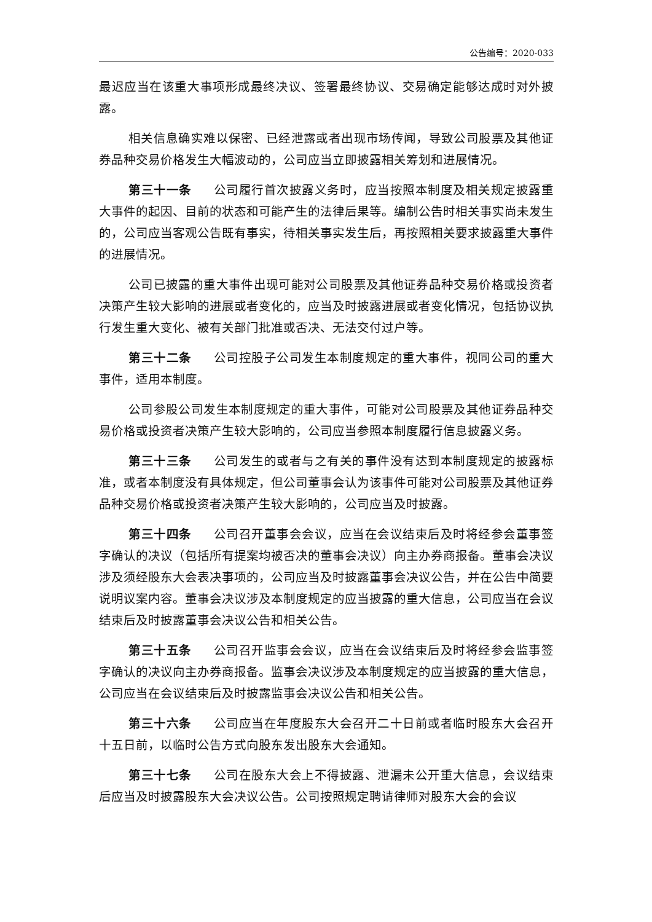公告编号：2020-033
最迟应当在该重大事项形成最终决议、签署最终协议、交易确定能够达成时对外披露。
相关信息确实难以保密、已经泄露或者出现市场传闻，导致公司股票及其他证券品种交易价格发生大幅波动的，公司应当立即披露相关筹划和进展情况。
第三十一条 公司履行首次披露义务时，应当按照本制度及相关规定披露重大事件的起因、目前的状态和可能产生的法律后果等。编制公告时相关事实尚未发生的，公司应当客观公告既有事实，待相关事实发生后，再按照相关要求披露重大事件的进展情况。
公司已披露的重大事件出现可能对公司股票及其他证券品种交易价格或投资者决策产生较大影响的进展或者变化的，应当及时披露进展或者变化情况，包括协议执行发生重大变化、被有关部门批准或否决、无法交付过户等。
第三十二条 公司控股子公司发生本制度规定的重大事件，视同公司的重大事件，适用本制度。
公司参股公司发生本制度规定的重大事件，可能对公司股票及其他证券品种交易价格或投资者决策产生较大影响的，公司应当参照本制度履行信息披露义务。
第三十三条 公司发生的或者与之有关的事件没有达到本制度规定的披露标准，或者本制度没有具体规定，但公司董事会认为该事件可能对公司股票及其他证券品种交易价格或投资者决策产生较大影响的，公司应当及时披露。
第三十四条 公司召开董事会会议，应当在会议结束后及时将经参会董事签字确认的决议（包括所有提案均被否决的董事会决议）向主办券商报备。董事会决议涉及须经股东大会表决事项的，公司应当及时披露董事会决议公告，并在公告中简要说明议案内容。董事会决议涉及本制度规定的应当披露的重大信息，公司应当在会议结束后及时披露董事会决议公告和相关公告。
第三十五条 公司召开监事会会议，应当在会议结束后及时将经参会监事签字确认的决议向主办券商报备。监事会决议涉及本制度规定的应当披露的重大信息，公司应当在会议结束后及时披露监事会决议公告和相关公告。
第三十六条 公司应当在年度股东大会召开二十日前或者临时股东大会召开十五日前，以临时公告方式向股东发出股东大会通知。
第三十七条 公司在股东大会上不得披露、泄漏未公开重大信息，会议结束后应当及时披露股东大会决议公告。公司按照规定聘请律师对股东大会的会议